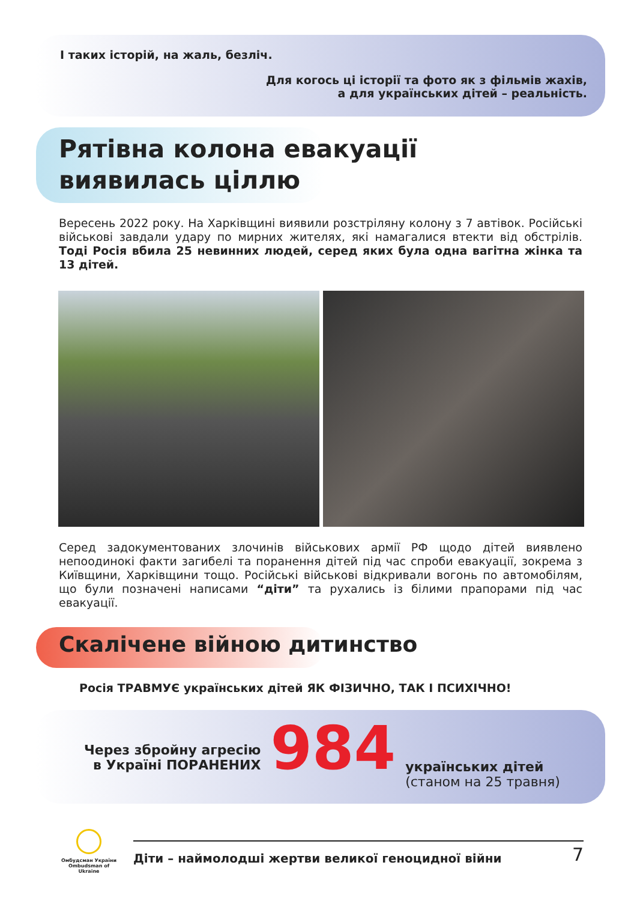І таких історій, на жаль, безліч.
Для когось ці історії та фото як з фільмів жахів,
а для українських дітей – реальність.
Рятівна колона евакуації
виявилась ціллю
Вересень 2022 року. На Харківщині виявили розстріляну колону з 7 автівок. Російські військові завдали удару по мирних жителях, які намагалися втекти від обстрілів. Тоді Росія вбила 25 невинних людей, серед яких була одна вагітна жінка та 13 дітей.
Серед задокументованих злочинів військових армії РФ щодо дітей виявлено непоодинокі факти загибелі та поранення дітей під час спроби евакуації, зокрема з Київщини, Харківщини тощо. Російські військові відкривали вогонь по автомобілям, що були позначені написами “діти” та рухались із білими прапорами під час евакуації.
Скалічене війною дитинство
Росія ТРАВМУЄ українських дітей ЯК ФІЗИЧНО, ТАК І ПСИХІЧНО!
Через збройну агресію
в Україні ПОРАНЕНИХ
984
українських дітей
(станом на 25 травня)
Омбудсман України
Ombudsman of Ukraine
Діти – наймолодші жертви великої геноцидної війни 7